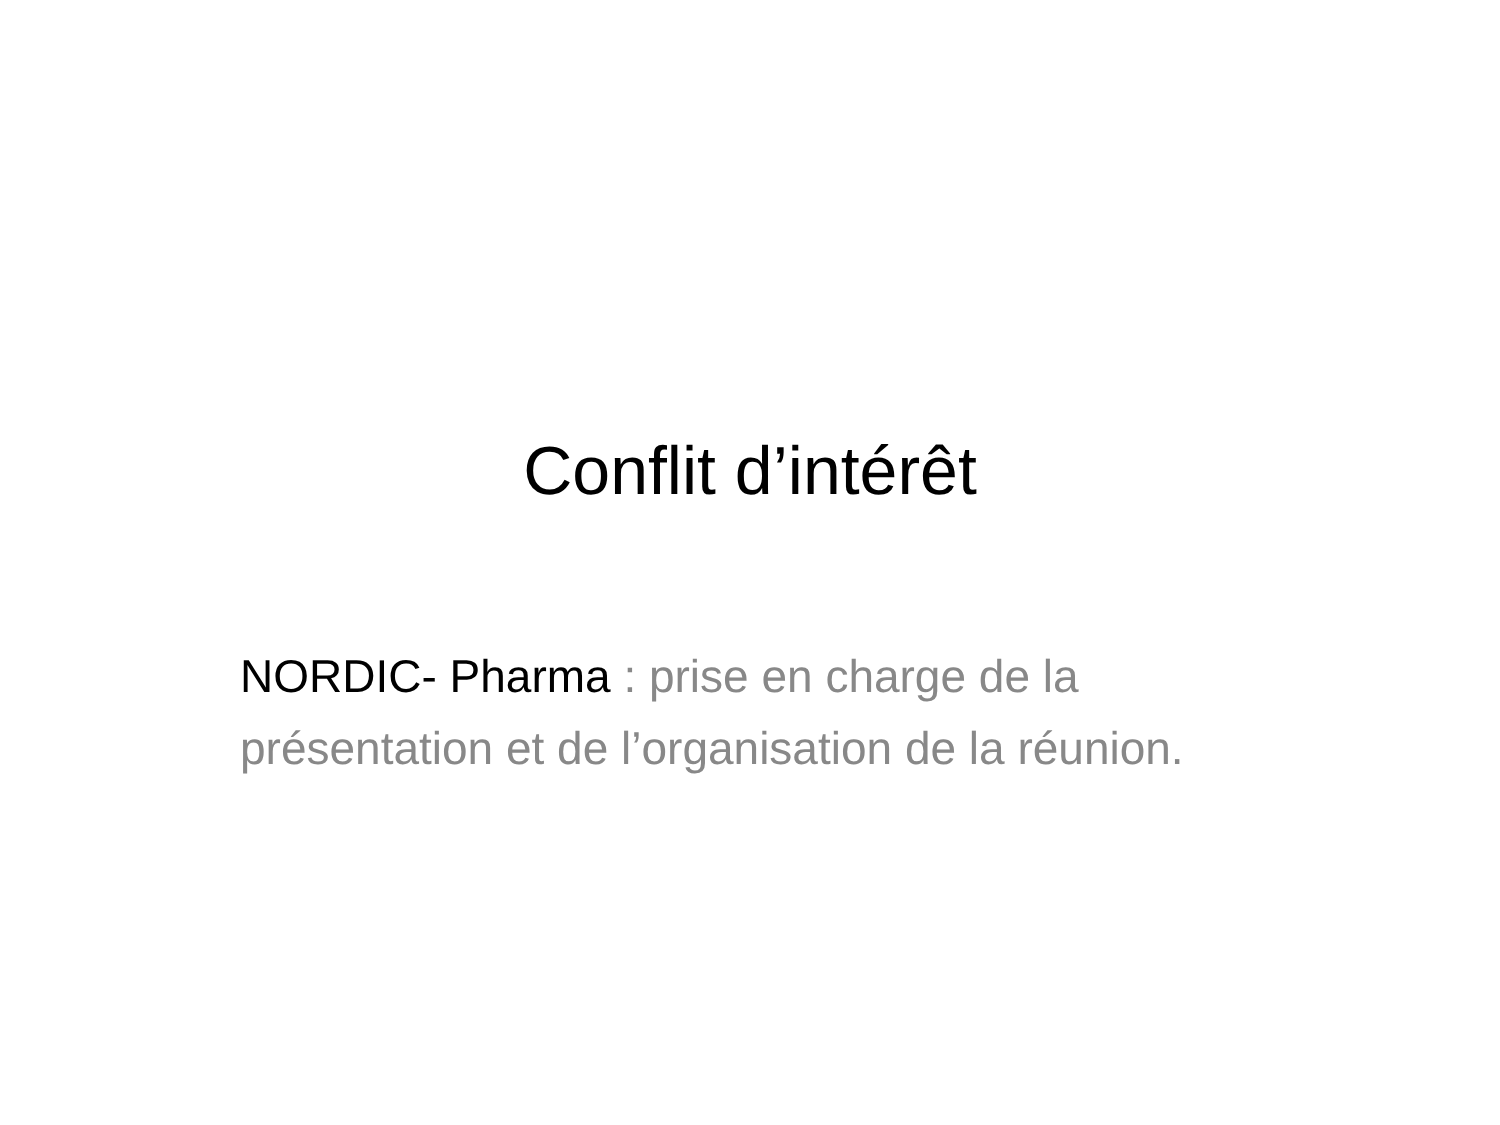Conflit d’intérêt
NORDIC- Pharma : prise en charge de la présentation et de l’organisation de la réunion.